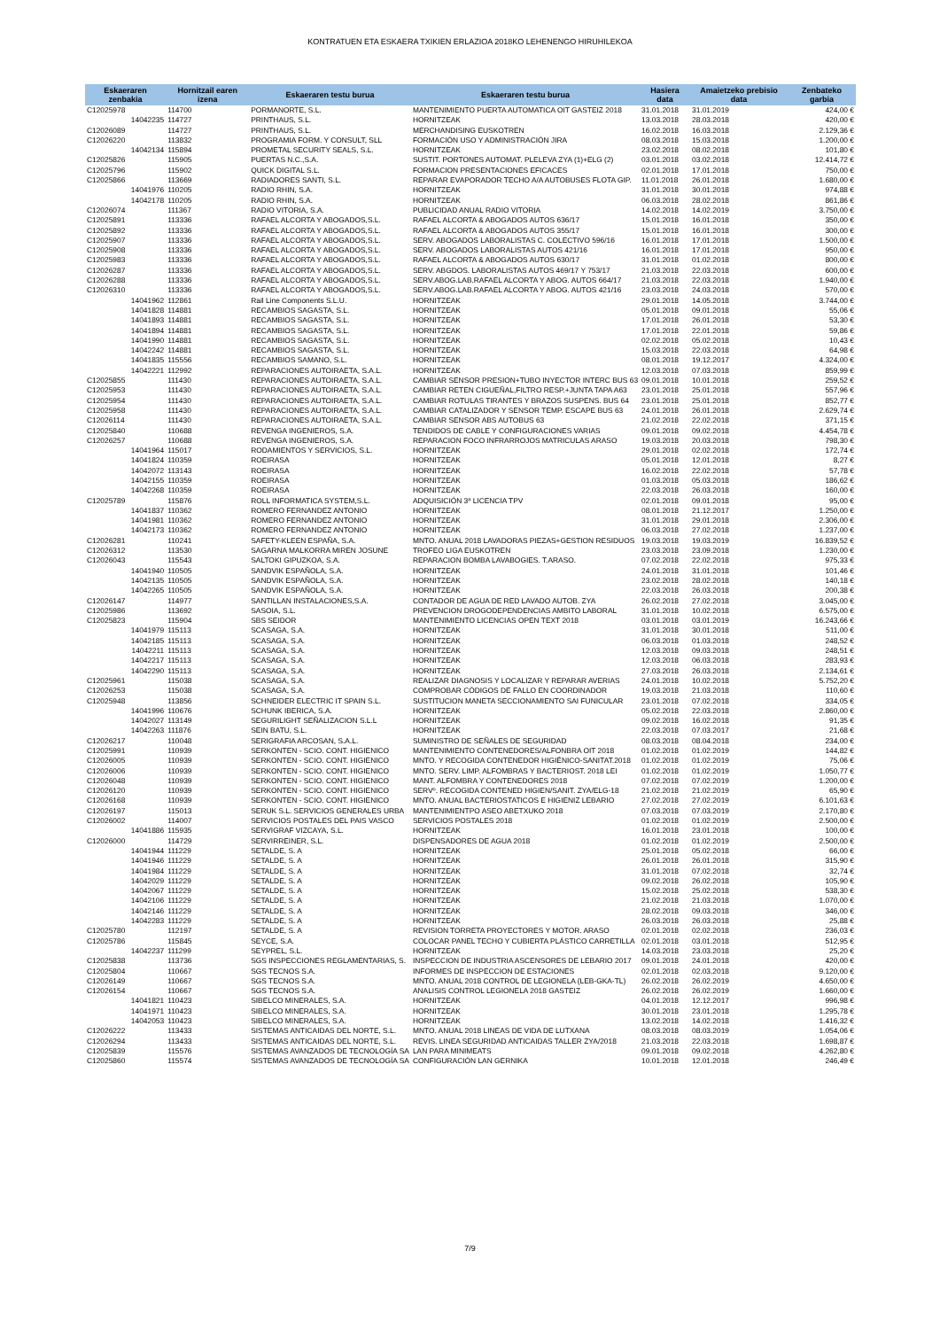KONTRATUEN ETA ESKAERA TXIKIEN ERLAZIOA 2018KO LEHENENGO HIRUHILEKOA
| Eskaeraren zenbakia | Hornitzail earen izena | Eskaeraren testu burua | Eskaeraren testu burua | Hasiera data | Amaietzeko prebisio data | Zenbateko garbia |
| --- | --- | --- | --- | --- | --- | --- |
| C12025978 | 114700 | PORMANORTE, S.L. | MANTENIMIENTO PUERTA AUTOMATICA OIT GASTEIZ 2018 | 31.01.2018 | 31.01.2019 | 424,00 € |
| 14042235 | 114727 | PRINTHAUS, S.L. | HORNITZEAK | 13.03.2018 | 28.03.2018 | 420,00 € |
| C12026089 | 114727 | PRINTHAUS, S.L. | MERCHANDISING EUSKOTREN | 16.02.2018 | 16.03.2018 | 2.129,36 € |
| C12026220 | 113832 | PROGRAMIA FORM. Y CONSULT, SLL | FORMACIÓN USO Y ADMINISTRACIÓN JIRA | 08.03.2018 | 15.03.2018 | 1.200,00 € |
| 14042134 | 115894 | PROMETAL SECURITY SEALS, S.L. | HORNITZEAK | 23.02.2018 | 08.02.2018 | 101,80 € |
| C12025826 | 115905 | PUERTAS N.C.,S.A. | SUSTIT. PORTONES AUTOMAT. PLELEVA ZYA (1)+ELG (2) | 03.01.2018 | 03.02.2018 | 12.414,72 € |
| C12025796 | 115902 | QUICK DIGITAL S.L. | FORMACION PRESENTACIONES EFICACES | 02.01.2018 | 17.01.2018 | 750,00 € |
| C12025866 | 113669 | RADIADORES SANTI, S.L. | REPARAR EVAPORADOR TECHO A/A AUTOBUSES FLOTA GIP. | 11.01.2018 | 26.01.2018 | 1.680,00 € |
| 14041976 | 110205 | RADIO RHIN, S.A. | HORNITZEAK | 31.01.2018 | 30.01.2018 | 974,88 € |
| 14042178 | 110205 | RADIO RHIN, S.A. | HORNITZEAK | 06.03.2018 | 28.02.2018 | 861,86 € |
| C12026074 | 111367 | RADIO VITORIA, S.A. | PUBLICIDAD ANUAL RADIO VITORIA | 14.02.2018 | 14.02.2019 | 3.750,00 € |
| C12025891 | 113336 | RAFAEL ALCORTA Y ABOGADOS,S.L. | RAFAEL ALCORTA & ABOGADOS AUTOS 636/17 | 15.01.2018 | 16.01.2018 | 350,00 € |
| C12025892 | 113336 | RAFAEL ALCORTA Y ABOGADOS,S.L. | RAFAEL ALCORTA & ABOGADOS AUTOS 355/17 | 15.01.2018 | 16.01.2018 | 300,00 € |
| C12025907 | 113336 | RAFAEL ALCORTA Y ABOGADOS,S.L. | SERV. ABOGADOS LABORALISTAS C. COLECTIVO 596/16 | 16.01.2018 | 17.01.2018 | 1.500,00 € |
| C12025908 | 113336 | RAFAEL ALCORTA Y ABOGADOS,S.L. | SERV. ABOGADOS LABORALISTAS AUTOS 421/16 | 16.01.2018 | 17.01.2018 | 950,00 € |
| C12025983 | 113336 | RAFAEL ALCORTA Y ABOGADOS,S.L. | RAFAEL ALCORTA & ABOGADOS AUTOS 630/17 | 31.01.2018 | 01.02.2018 | 800,00 € |
| C12026287 | 113336 | RAFAEL ALCORTA Y ABOGADOS,S.L. | SERV. ABGDOS. LABORALISTAS AUTOS 469/17 Y 753/17 | 21.03.2018 | 22.03.2018 | 600,00 € |
| C12026288 | 113336 | RAFAEL ALCORTA Y ABOGADOS,S.L. | SERV.ABOG.LAB.RAFAEL ALCORTA Y ABOG. AUTOS 664/17 | 21.03.2018 | 22.03.2018 | 1.940,00 € |
| C12026310 | 113336 | RAFAEL ALCORTA Y ABOGADOS,S.L. | SERV.ABOG.LAB.RAFAEL ALCORTA Y ABOG. AUTOS 421/16 | 23.03.2018 | 24.03.2018 | 570,00 € |
| 14041962 | 112861 | Rail Line Components S.L.U. | HORNITZEAK | 29.01.2018 | 14.05.2018 | 3.744,00 € |
| 14041828 | 114881 | RECAMBIOS SAGASTA, S.L. | HORNITZEAK | 05.01.2018 | 09.01.2018 | 55,06 € |
| 14041893 | 114881 | RECAMBIOS SAGASTA, S.L. | HORNITZEAK | 17.01.2018 | 26.01.2018 | 53,30 € |
| 14041894 | 114881 | RECAMBIOS SAGASTA, S.L. | HORNITZEAK | 17.01.2018 | 22.01.2018 | 59,86 € |
| 14041990 | 114881 | RECAMBIOS SAGASTA, S.L. | HORNITZEAK | 02.02.2018 | 05.02.2018 | 10,43 € |
| 14042242 | 114881 | RECAMBIOS SAGASTA, S.L. | HORNITZEAK | 15.03.2018 | 22.03.2018 | 64,98 € |
| 14041835 | 115556 | RECAMBIOS SAMANO, S.L. | HORNITZEAK | 08.01.2018 | 19.12.2017 | 4.324,00 € |
| 14042221 | 112992 | REPARACIONES AUTOIRAETA, S.A.L. | HORNITZEAK | 12.03.2018 | 07.03.2018 | 859,99 € |
| C12025855 | 111430 | REPARACIONES AUTOIRAETA, S.A.L. | CAMBIAR SENSOR PRESION+TUBO INYECTOR INTERC BUS 63 | 09.01.2018 | 10.01.2018 | 259,52 € |
| C12025953 | 111430 | REPARACIONES AUTOIRAETA, S.A.L. | CAMBIAR RETEN CIGUEÑAL,FILTRO RESP.+JUNTA TAPA A63 | 23.01.2018 | 25.01.2018 | 557,96 € |
| C12025954 | 111430 | REPARACIONES AUTOIRAETA, S.A.L. | CAMBIAR ROTULAS TIRANTES Y BRAZOS SUSPENS. BUS 64 | 23.01.2018 | 25.01.2018 | 852,77 € |
| C12025958 | 111430 | REPARACIONES AUTOIRAETA, S.A.L. | CAMBIAR CATALIZADOR Y SENSOR TEMP. ESCAPE BUS 63 | 24.01.2018 | 26.01.2018 | 2.629,74 € |
| C12026114 | 111430 | REPARACIONES AUTOIRAETA, S.A.L. | CAMBIAR SENSOR ABS AUTOBUS 63 | 21.02.2018 | 22.02.2018 | 371,15 € |
| C12025840 | 110688 | REVENGA INGENIEROS, S.A. | TENDIDOS DE CABLE Y CONFIGURACIONES VARIAS | 09.01.2018 | 09.02.2018 | 4.454,78 € |
| C12026257 | 110688 | REVENGA INGENIEROS, S.A. | REPARACION FOCO INFRARROJOS MATRICULAS ARASO | 19.03.2018 | 20.03.2018 | 798,30 € |
| 14041964 | 115017 | RODAMIENTOS Y SERVICIOS, S.L. | HORNITZEAK | 29.01.2018 | 02.02.2018 | 172,74 € |
| 14041824 | 110359 | ROEIRASA | HORNITZEAK | 05.01.2018 | 12.01.2018 | 8,27 € |
| 14042072 | 113143 | ROEIRASA | HORNITZEAK | 16.02.2018 | 22.02.2018 | 57,78 € |
| 14042155 | 110359 | ROEIRASA | HORNITZEAK | 01.03.2018 | 05.03.2018 | 186,62 € |
| 14042268 | 110359 | ROEIRASA | HORNITZEAK | 22.03.2018 | 26.03.2018 | 160,00 € |
| C12025789 | 115876 | ROLL INFORMATICA SYSTEM,S.L. | ADQUISICIÓN 3ª LICENCIA TPV | 02.01.2018 | 09.01.2018 | 95,00 € |
| 14041837 | 110362 | ROMERO FERNANDEZ ANTONIO | HORNITZEAK | 08.01.2018 | 21.12.2017 | 1.250,00 € |
| 14041981 | 110362 | ROMERO FERNANDEZ ANTONIO | HORNITZEAK | 31.01.2018 | 29.01.2018 | 2.306,00 € |
| 14042173 | 110362 | ROMERO FERNANDEZ ANTONIO | HORNITZEAK | 06.03.2018 | 27.02.2018 | 1.237,00 € |
| C12026281 | 110241 | SAFETY-KLEEN ESPAÑA, S.A. | MNTO. ANUAL 2018 LAVADORAS PIEZAS+GESTION RESIDUOS | 19.03.2018 | 19.03.2019 | 16.839,52 € |
| C12026312 | 113530 | SAGARNA MALKORRA MIREN JOSUNE | TROFEO LIGA EUSKOTREN | 23.03.2018 | 23.09.2018 | 1.230,00 € |
| C12026043 | 115543 | SALTOKI GIPUZKOA, S.A. | REPARACION BOMBA LAVABOGIES. T.ARASO. | 07.02.2018 | 22.02.2018 | 975,33 € |
| 14041940 | 110505 | SANDVIK ESPAÑOLA, S.A. | HORNITZEAK | 24.01.2018 | 31.01.2018 | 101,46 € |
| 14042135 | 110505 | SANDVIK ESPAÑOLA, S.A. | HORNITZEAK | 23.02.2018 | 28.02.2018 | 140,18 € |
| 14042265 | 110505 | SANDVIK ESPAÑOLA, S.A. | HORNITZEAK | 22.03.2018 | 26.03.2018 | 200,38 € |
| C12026147 | 114977 | SANTILLAN INSTALACIONES,S.A. | CONTADOR DE AGUA DE RED LAVADO AUTOB. ZYA | 26.02.2018 | 27.02.2018 | 3.045,00 € |
| C12025986 | 113692 | SASOIA, S.L. | PREVENCION DROGODEPENDENCIAS AMBITO LABORAL | 31.01.2018 | 10.02.2018 | 6.575,00 € |
| C12025823 | 115904 | SBS SEIDOR | MANTENIMIENTO LICENCIAS OPEN TEXT 2018 | 03.01.2018 | 03.01.2019 | 16.243,66 € |
| 14041979 | 115113 | SCASAGA, S.A. | HORNITZEAK | 31.01.2018 | 30.01.2018 | 511,00 € |
| 14042185 | 115113 | SCASAGA, S.A. | HORNITZEAK | 06.03.2018 | 01.03.2018 | 248,52 € |
| 14042211 | 115113 | SCASAGA, S.A. | HORNITZEAK | 12.03.2018 | 09.03.2018 | 248,51 € |
| 14042217 | 115113 | SCASAGA, S.A. | HORNITZEAK | 12.03.2018 | 06.03.2018 | 283,93 € |
| 14042290 | 115113 | SCASAGA, S.A. | HORNITZEAK | 27.03.2018 | 26.03.2018 | 2.134,61 € |
| C12025961 | 115038 | SCASAGA, S.A. | REALIZAR DIAGNOSIS Y LOCALIZAR Y REPARAR AVERIAS | 24.01.2018 | 10.02.2018 | 5.752,20 € |
| C12026253 | 115038 | SCASAGA, S.A. | COMPROBAR CÓDIGOS DE FALLO EN COORDINADOR | 19.03.2018 | 21.03.2018 | 110,60 € |
| C12025948 | 113856 | SCHNEIDER ELECTRIC IT SPAIN S.L. | SUSTITUCION MANETA SECCIONAMIENTO SAI FUNICULAR | 23.01.2018 | 07.02.2018 | 334,05 € |
| 14041996 | 110676 | SCHUNK IBERICA, S.A. | HORNITZEAK | 05.02.2018 | 22.03.2018 | 2.860,00 € |
| 14042027 | 113149 | SEGURILIGHT SEÑALIZACION S.L.L | HORNITZEAK | 09.02.2018 | 16.02.2018 | 91,35 € |
| 14042263 | 111876 | SEIN BATU, S.L. | HORNITZEAK | 22.03.2018 | 07.03.2017 | 21,68 € |
| C12026217 | 110048 | SERIGRAFIA ARCOSAN, S.A.L. | SUMINISTRO DE SEÑALES DE SEGURIDAD | 08.03.2018 | 08.04.2018 | 234,00 € |
| C12025991 | 110939 | SERKONTEN - SCIO. CONT. HIGIENICO | MANTENIMIENTO CONTENEDORES/ALFONBRA OIT 2018 | 01.02.2018 | 01.02.2019 | 144,82 € |
| C12026005 | 110939 | SERKONTEN - SCIO. CONT. HIGIENICO | MNTO. Y RECOGIDA CONTENEDOR HIGIÉNICO-SANITAT.2018 | 01.02.2018 | 01.02.2019 | 75,06 € |
| C12026006 | 110939 | SERKONTEN - SCIO. CONT. HIGIENICO | MNTO. SERV. LIMP. ALFOMBRAS Y BACTERIOST. 2018 LEI | 01.02.2018 | 01.02.2019 | 1.050,77 € |
| C12026048 | 110939 | SERKONTEN - SCIO. CONT. HIGIENICO | MANT. ALFOMBRA Y CONTENEDORES 2018 | 07.02.2018 | 07.02.2019 | 1.200,00 € |
| C12026120 | 110939 | SERKONTEN - SCIO. CONT. HIGIENICO | SERVº. RECOGIDA CONTENED HIGIEN/SANIT. ZYA/ELG-18 | 21.02.2018 | 21.02.2019 | 65,90 € |
| C12026168 | 110939 | SERKONTEN - SCIO. CONT. HIGIENICO | MNTO. ANUAL BACTERIOSTATICOS E HIGIENIZ LEBARIO | 27.02.2018 | 27.02.2019 | 6.101,63 € |
| C12026197 | 115013 | SERUK S.L. SERVICIOS GENERALES URBA | MANTENIMIENTPO ASEO ABETXUKO 2018 | 07.03.2018 | 07.03.2019 | 2.170,80 € |
| C12026002 | 114007 | SERVICIOS POSTALES DEL PAIS VASCO | SERVICIOS POSTALES 2018 | 01.02.2018 | 01.02.2019 | 2.500,00 € |
| 14041886 | 115935 | SERVIGRAF VIZCAYA, S.L. | HORNITZEAK | 16.01.2018 | 23.01.2018 | 100,00 € |
| C12026000 | 114729 | SERVIRREINER, S.L. | DISPENSADORES DE AGUA 2018 | 01.02.2018 | 01.02.2019 | 2.500,00 € |
| 14041944 | 111229 | SETALDE, S. A | HORNITZEAK | 25.01.2018 | 05.02.2018 | 66,00 € |
| 14041946 | 111229 | SETALDE, S. A | HORNITZEAK | 26.01.2018 | 26.01.2018 | 315,90 € |
| 14041984 | 111229 | SETALDE, S. A | HORNITZEAK | 31.01.2018 | 07.02.2018 | 32,74 € |
| 14042029 | 111229 | SETALDE, S. A | HORNITZEAK | 09.02.2018 | 26.02.2018 | 105,90 € |
| 14042067 | 111229 | SETALDE, S. A | HORNITZEAK | 15.02.2018 | 25.02.2018 | 538,30 € |
| 14042106 | 111229 | SETALDE, S. A | HORNITZEAK | 21.02.2018 | 21.03.2018 | 1.070,00 € |
| 14042146 | 111229 | SETALDE, S. A | HORNITZEAK | 28.02.2018 | 09.03.2018 | 346,00 € |
| 14042283 | 111229 | SETALDE, S. A | HORNITZEAK | 26.03.2018 | 26.03.2018 | 25,88 € |
| C12025780 | 112197 | SETALDE, S. A | REVISION TORRETA PROYECTORES Y MOTOR. ARASO | 02.01.2018 | 02.02.2018 | 236,03 € |
| C12025786 | 115845 | SEYCE, S.A. | COLOCAR PANEL TECHO Y CUBIERTA PLÁSTICO CARRETILLA | 02.01.2018 | 03.01.2018 | 512,95 € |
| 14042237 | 111299 | SEYPREL, S.L. | HORNITZEAK | 14.03.2018 | 23.03.2018 | 25,20 € |
| C12025838 | 113736 | SGS INSPECCIONES REGLAMENTARIAS, S. | INSPECCION DE INDUSTRIA ASCENSORES DE LEBARIO 2017 | 09.01.2018 | 24.01.2018 | 420,00 € |
| C12025804 | 110667 | SGS TECNOS S.A. | INFORMES DE INSPECCION DE ESTACIONES | 02.01.2018 | 02.03.2018 | 9.120,00 € |
| C12026149 | 110667 | SGS TECNOS S.A. | MNTO. ANUAL 2018 CONTROL DE LEGIONELA (LEB-GKA-TL) | 26.02.2018 | 26.02.2019 | 4.650,00 € |
| C12026154 | 110667 | SGS TECNOS S.A. | ANALISIS CONTROL LEGIONELA 2018 GASTEIZ | 26.02.2018 | 26.02.2019 | 1.660,00 € |
| 14041821 | 110423 | SIBELCO MINERALES, S.A. | HORNITZEAK | 04.01.2018 | 12.12.2017 | 996,98 € |
| 14041971 | 110423 | SIBELCO MINERALES, S.A. | HORNITZEAK | 30.01.2018 | 23.01.2018 | 1.295,78 € |
| 14042053 | 110423 | SIBELCO MINERALES, S.A. | HORNITZEAK | 13.02.2018 | 14.02.2018 | 1.416,32 € |
| C12026222 | 113433 | SISTEMAS ANTICAIDAS DEL NORTE, S.L. | MNTO. ANUAL 2018 LINEAS DE VIDA DE LUTXANA | 08.03.2018 | 08.03.2019 | 1.054,06 € |
| C12026294 | 113433 | SISTEMAS ANTICAIDAS DEL NORTE, S.L. | REVIS. LINEA SEGURIDAD ANTICAIDAS TALLER ZYA/2018 | 21.03.2018 | 22.03.2018 | 1.698,87 € |
| C12025839 | 115576 | SISTEMAS AVANZADOS DE TECNOLOGÍA SA | LAN PARA MINIMEATS | 09.01.2018 | 09.02.2018 | 4.262,80 € |
| C12025860 | 115574 | SISTEMAS AVANZADOS DE TECNOLOGÍA SA | CONFIGURACIÓN LAN GERNIKA | 10.01.2018 | 12.01.2018 | 246,49 € |
7/9